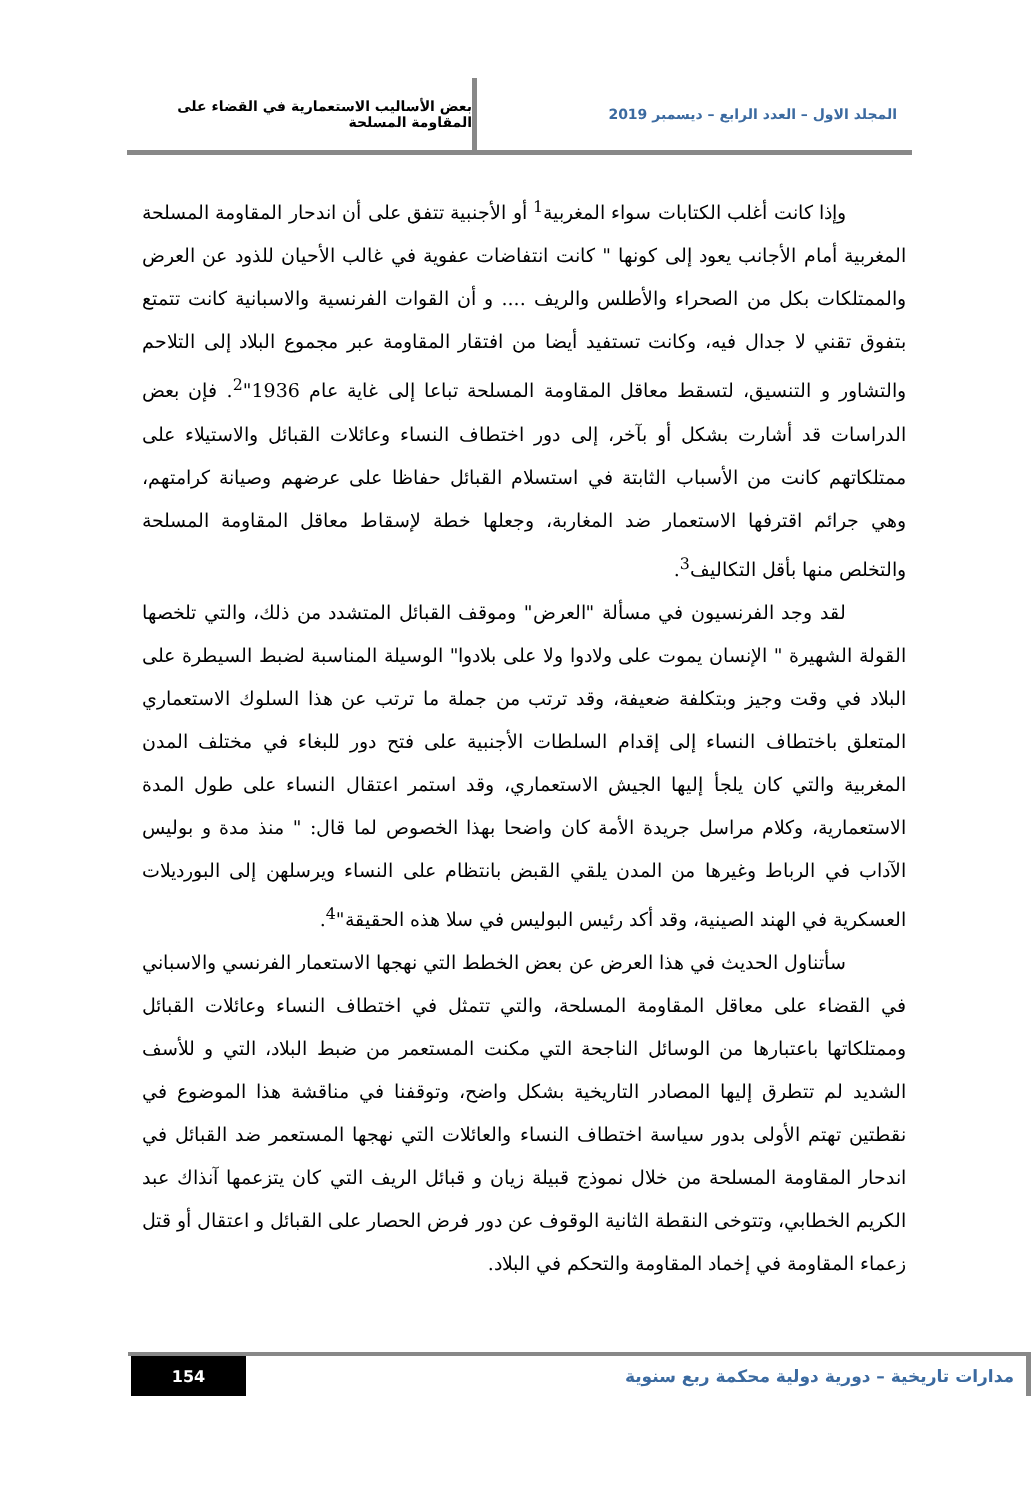المجلد الاول – العدد الرابع – ديسمبر 2019 بعض الأساليب الاستعمارية في القضاء على المقاومة المسلحة
وإذا كانت أغلب الكتابات سواء المغربية<sup>1</sup> أو الأجنبية تتفق على أن اندحار المقاومة المسلحة المغربية أمام الأجانب يعود إلى كونها " كانت انتفاضات عفوية في غالب الأحيان للذود عن العرض والممتلكات بكل من الصحراء والأطلس والريف .... و أن القوات الفرنسية والاسبانية كانت تتمتع بتفوق تقني لا جدال فيه، وكانت تستفيد أيضا من افتقار المقاومة عبر مجموع البلاد إلى التلاحم والتشاور و التنسيق، لتسقط معاقل المقاومة المسلحة تباعا إلى غاية عام 1936"<sup>2</sup>. فإن بعض الدراسات قد أشارت بشكل أو بآخر، إلى دور اختطاف النساء وعائلات القبائل والاستيلاء على ممتلكاتهم كانت من الأسباب الثابتة في استسلام القبائل حفاظا على عرضهم وصيانة كرامتهم، وهي جرائم اقترفها الاستعمار ضد المغاربة، وجعلها خطة لإسقاط معاقل المقاومة المسلحة والتخلص منها بأقل التكاليف<sup>3</sup>.
لقد وجد الفرنسيون في مسألة "العرض" وموقف القبائل المتشدد من ذلك، والتي تلخصها القولة الشهيرة " الإنسان يموت على ولادوا ولا على بلادوا" الوسيلة المناسبة لضبط السيطرة على البلاد في وقت وجيز وبتكلفة ضعيفة، وقد ترتب من جملة ما ترتب عن هذا السلوك الاستعماري المتعلق باختطاف النساء إلى إقدام السلطات الأجنبية على فتح دور للبغاء في مختلف المدن المغربية والتي كان يلجأ إليها الجيش الاستعماري، وقد استمر اعتقال النساء على طول المدة الاستعمارية، وكلام مراسل جريدة الأمة كان واضحا بهذا الخصوص لما قال: " منذ مدة و بوليس الآداب في الرباط وغيرها من المدن يلقي القبض بانتظام على النساء ويرسلهن إلى البورديلات العسكرية في الهند الصينية، وقد أكد رئيس البوليس في سلا هذه الحقيقة"<sup>4</sup>.
سأتناول الحديث في هذا العرض عن بعض الخطط التي نهجها الاستعمار الفرنسي والاسباني في القضاء على معاقل المقاومة المسلحة، والتي تتمثل في اختطاف النساء وعائلات القبائل وممتلكاتها باعتبارها من الوسائل الناجحة التي مكنت المستعمر من ضبط البلاد، التي و للأسف الشديد لم تتطرق إليها المصادر التاريخية بشكل واضح، وتوقفنا في مناقشة هذا الموضوع في نقطتين تهتم الأولى بدور سياسة اختطاف النساء والعائلات التي نهجها المستعمر ضد القبائل في اندحار المقاومة المسلحة من خلال نموذج قبيلة زيان و قبائل الريف التي كان يتزعمها آنذاك عبد الكريم الخطابي، وتتوخى النقطة الثانية الوقوف عن دور فرض الحصار على القبائل و اعتقال أو قتل زعماء المقاومة في إخماد المقاومة والتحكم في البلاد.
مدارات تاريخية – دورية دولية محكمة ربع سنوية
154